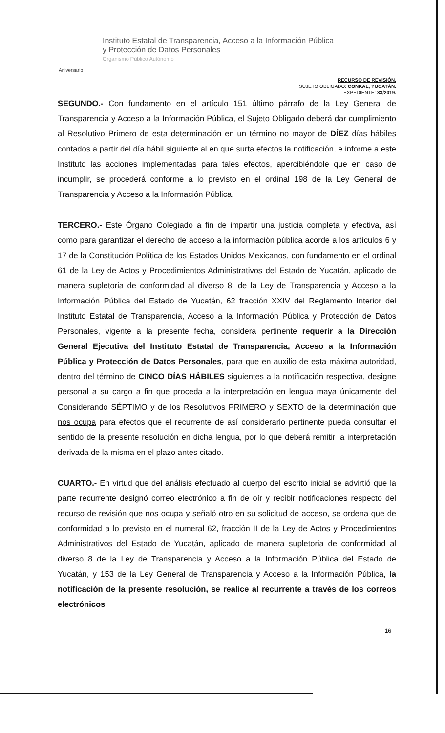Aniversario
Instituto Estatal de Transparencia, Acceso a la Información Pública
y Protección de Datos Personales
Organismo Público Autónomo
RECURSO DE REVISIÓN.
SUJETO OBLIGADO: CONKAL, YUCATÁN.
EXPEDIENTE: 33/2019.
SEGUNDO.- Con fundamento en el artículo 151 último párrafo de la Ley General de Transparencia y Acceso a la Información Pública, el Sujeto Obligado deberá dar cumplimiento al Resolutivo Primero de esta determinación en un término no mayor de DÍEZ días hábiles contados a partir del día hábil siguiente al en que surta efectos la notificación, e informe a este Instituto las acciones implementadas para tales efectos, apercibiéndole que en caso de incumplir, se procederá conforme a lo previsto en el ordinal 198 de la Ley General de Transparencia y Acceso a la Información Pública.
TERCERO.- Este Órgano Colegiado a fin de impartir una justicia completa y efectiva, así como para garantizar el derecho de acceso a la información pública acorde a los artículos 6 y 17 de la Constitución Política de los Estados Unidos Mexicanos, con fundamento en el ordinal 61 de la Ley de Actos y Procedimientos Administrativos del Estado de Yucatán, aplicado de manera supletoria de conformidad al diverso 8, de la Ley de Transparencia y Acceso a la Información Pública del Estado de Yucatán, 62 fracción XXIV del Reglamento Interior del Instituto Estatal de Transparencia, Acceso a la Información Pública y Protección de Datos Personales, vigente a la presente fecha, considera pertinente requerir a la Dirección General Ejecutiva del Instituto Estatal de Transparencia, Acceso a la Información Pública y Protección de Datos Personales, para que en auxilio de esta máxima autoridad, dentro del término de CINCO DÍAS HÁBILES siguientes a la notificación respectiva, designe personal a su cargo a fin que proceda a la interpretación en lengua maya únicamente del Considerando SÉPTIMO y de los Resolutivos PRIMERO y SEXTO de la determinación que nos ocupa para efectos que el recurrente de así considerarlo pertinente pueda consultar el sentido de la presente resolución en dicha lengua, por lo que deberá remitir la interpretación derivada de la misma en el plazo antes citado.
CUARTO.- En virtud que del análisis efectuado al cuerpo del escrito inicial se advirtió que la parte recurrente designó correo electrónico a fin de oír y recibir notificaciones respecto del recurso de revisión que nos ocupa y señaló otro en su solicitud de acceso, se ordena que de conformidad a lo previsto en el numeral 62, fracción II de la Ley de Actos y Procedimientos Administrativos del Estado de Yucatán, aplicado de manera supletoria de conformidad al diverso 8 de la Ley de Transparencia y Acceso a la Información Pública del Estado de Yucatán, y 153 de la Ley General de Transparencia y Acceso a la Información Pública, la notificación de la presente resolución, se realice al recurrente a través de los correos electrónicos
16